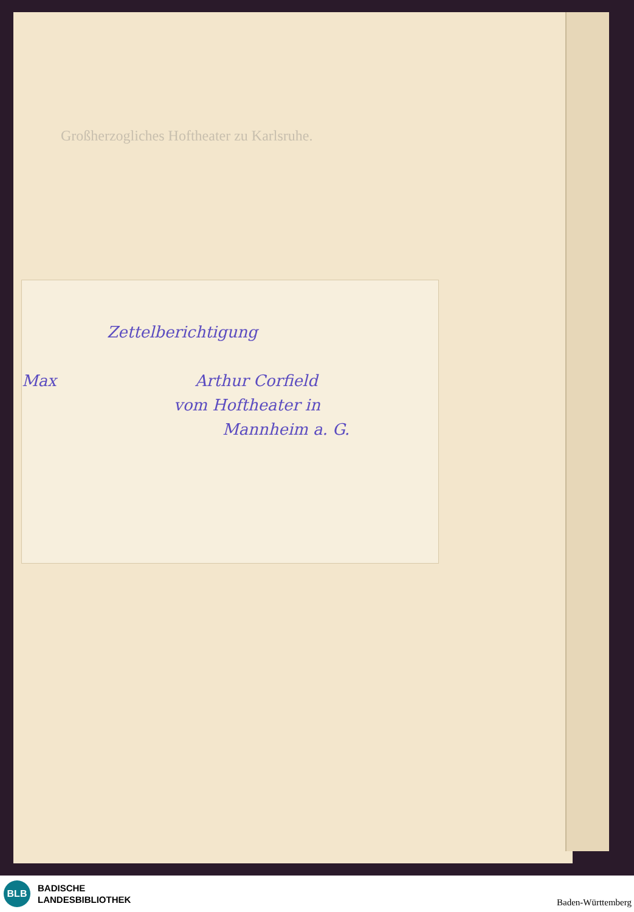Großherzogliches Hoftheater zu Karlsruhe.
Zettelberichtigung
Max Arthur Corfield
vom Hoftheater in
Mannheim a. G.
BLB
BADISCHE
LANDESBIBLIOTHEK
Baden-Württemberg